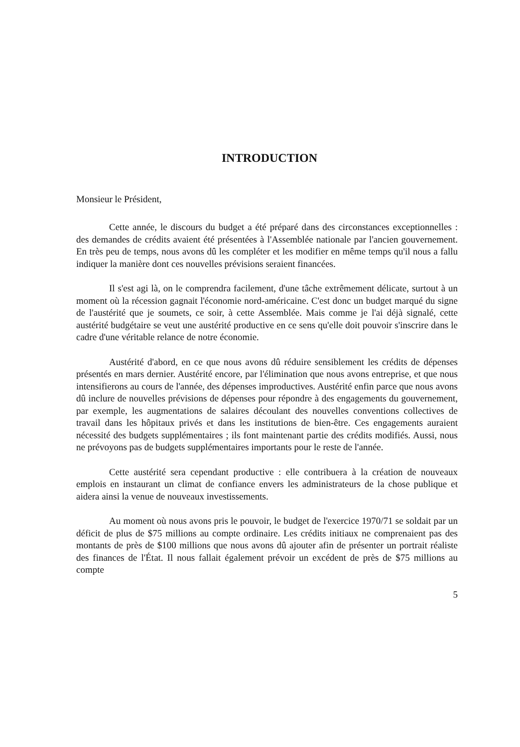INTRODUCTION
Monsieur le Président,
Cette année, le discours du budget a été préparé dans des circonstances exceptionnelles : des demandes de crédits avaient été présentées à l'Assemblée nationale par l'ancien gouvernement. En très peu de temps, nous avons dû les compléter et les modifier en même temps qu'il nous a fallu indiquer la manière dont ces nouvelles prévisions seraient financées.
Il s'est agi là, on le comprendra facilement, d'une tâche extrêmement délicate, surtout à un moment où la récession gagnait l'économie nord-américaine. C'est donc un budget marqué du signe de l'austérité que je soumets, ce soir, à cette Assemblée. Mais comme je l'ai déjà signalé, cette austérité budgétaire se veut une austérité productive en ce sens qu'elle doit pouvoir s'inscrire dans le cadre d'une véritable relance de notre économie.
Austérité d'abord, en ce que nous avons dû réduire sensiblement les crédits de dépenses présentés en mars dernier. Austérité encore, par l'élimination que nous avons entreprise, et que nous intensifierons au cours de l'année, des dépenses improductives. Austérité enfin parce que nous avons dû inclure de nouvelles prévisions de dépenses pour répondre à des engagements du gouvernement, par exemple, les augmentations de salaires découlant des nouvelles conventions collectives de travail dans les hôpitaux privés et dans les institutions de bien-être. Ces engagements auraient nécessité des budgets supplémentaires ; ils font maintenant partie des crédits modifiés. Aussi, nous ne prévoyons pas de budgets supplémentaires importants pour le reste de l'année.
Cette austérité sera cependant productive : elle contribuera à la création de nouveaux emplois en instaurant un climat de confiance envers les administrateurs de la chose publique et aidera ainsi la venue de nouveaux investissements.
Au moment où nous avons pris le pouvoir, le budget de l'exercice 1970/71 se soldait par un déficit de plus de $75 millions au compte ordinaire. Les crédits initiaux ne comprenaient pas des montants de près de $100 millions que nous avons dû ajouter afin de présenter un portrait réaliste des finances de l'État. Il nous fallait également prévoir un excédent de près de $75 millions au compte
5